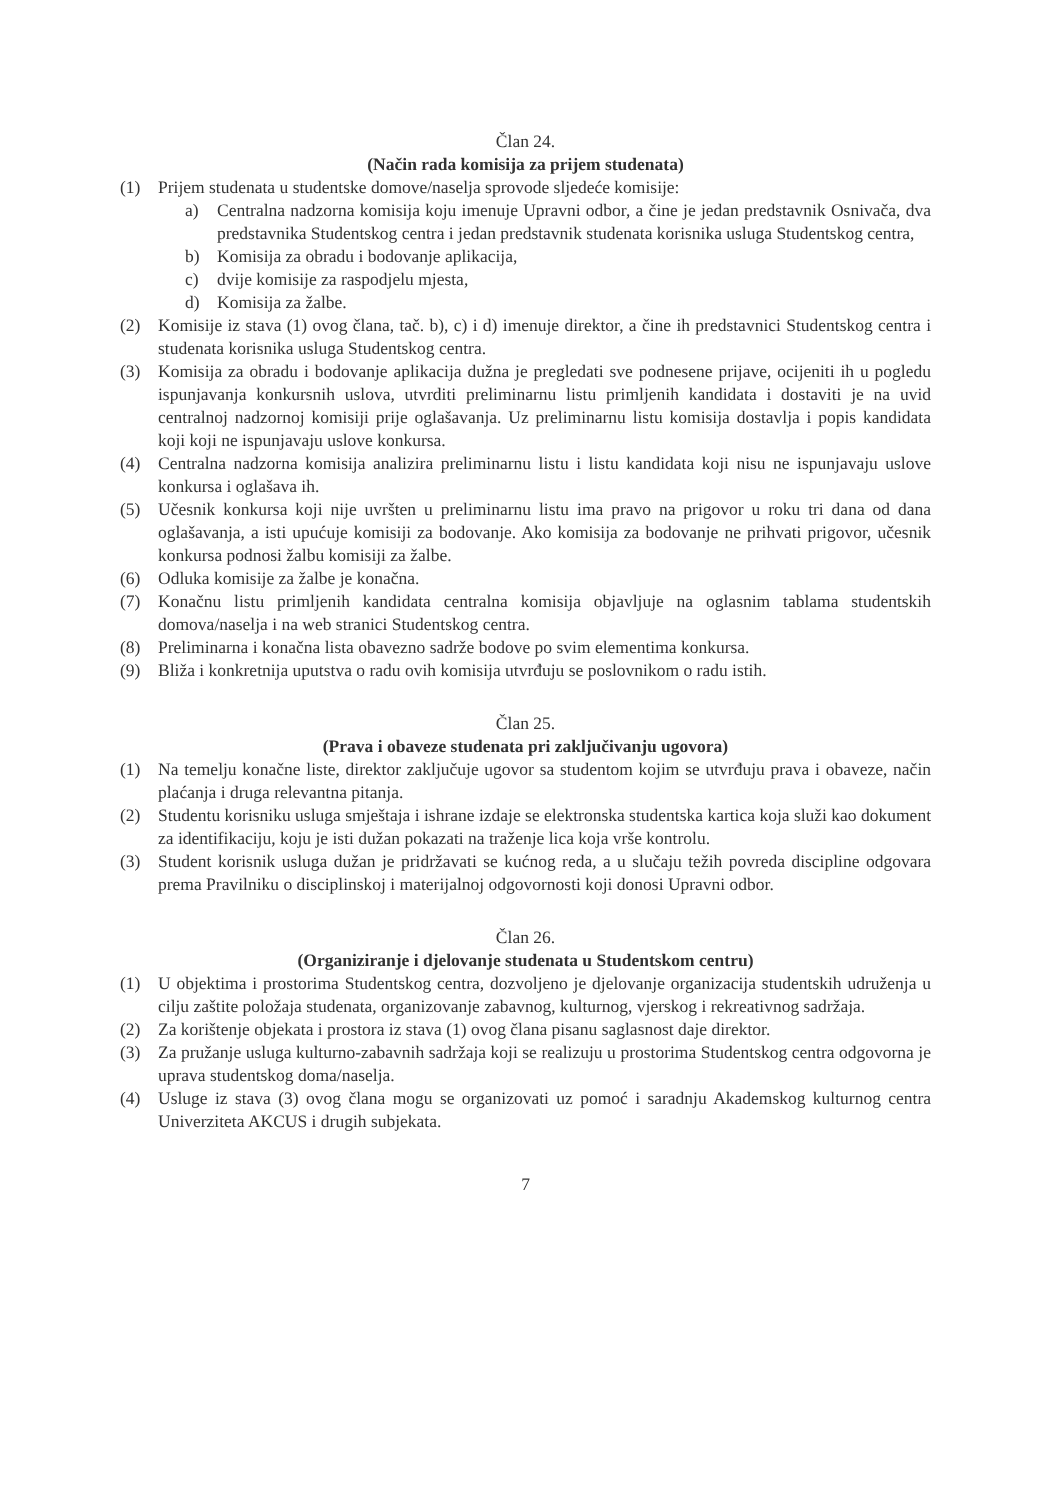Član 24.
(Način rada komisija za prijem studenata)
(1) Prijem studenata u studentske domove/naselja sprovode sljedeće komisije:
a) Centralna nadzorna komisija koju imenuje Upravni odbor, a čine je jedan predstavnik Osnivača, dva predstavnika Studentskog centra i jedan predstavnik studenata korisnika usluga Studentskog centra,
b) Komisija za obradu i bodovanje aplikacija,
c) dvije komisije za raspodjelu mjesta,
d) Komisija za žalbe.
(2) Komisije iz stava (1) ovog člana, tač. b), c) i d) imenuje direktor, a čine ih predstavnici Studentskog centra i studenata korisnika usluga Studentskog centra.
(3) Komisija za obradu i bodovanje aplikacija dužna je pregledati sve podnesene prijave, ocijeniti ih u pogledu ispunjavanja konkursnih uslova, utvrditi preliminarnu listu primljenih kandidata i dostaviti je na uvid centralnoj nadzornoj komisiji prije oglašavanja. Uz preliminarnu listu komisija dostavlja i popis kandidata koji koji ne ispunjavaju uslove konkursa.
(4) Centralna nadzorna komisija analizira preliminarnu listu i listu kandidata koji nisu ne ispunjavaju uslove konkursa i oglašava ih.
(5) Učesnik konkursa koji nije uvršten u preliminarnu listu ima pravo na prigovor u roku tri dana od dana oglašavanja, a isti upućuje komisiji za bodovanje. Ako komisija za bodovanje ne prihvati prigovor, učesnik konkursa podnosi žalbu komisiji za žalbe.
(6) Odluka komisije za žalbe je konačna.
(7) Konačnu listu primljenih kandidata centralna komisija objavljuje na oglasnim tablama studentskih domova/naselja i na web stranici Studentskog centra.
(8) Preliminarna i konačna lista obavezno sadrže bodove po svim elementima konkursa.
(9) Bliža i konkretnija uputstva o radu ovih komisija utvrđuju se poslovnikom o radu istih.
Član 25.
(Prava i obaveze studenata pri zaključivanju ugovora)
(1) Na temelju konačne liste, direktor zaključuje ugovor sa studentom kojim se utvrđuju prava i obaveze, način plaćanja i druga relevantna pitanja.
(2) Studentu korisniku usluga smještaja i ishrane izdaje se elektronska studentska kartica koja služi kao dokument za identifikaciju, koju je isti dužan pokazati na traženje lica koja vrše kontrolu.
(3) Student korisnik usluga dužan je pridržavati se kućnog reda, a u slučaju težih povreda discipline odgovara prema Pravilniku o disciplinskoj i materijalnoj odgovornosti koji donosi Upravni odbor.
Član 26.
(Organiziranje i djelovanje studenata u Studentskom centru)
(1) U objektima i prostorima Studentskog centra, dozvoljeno je djelovanje organizacija studentskih udruženja u cilju zaštite položaja studenata, organizovanje zabavnog, kulturnog, vjerskog i rekreativnog sadržaja.
(2) Za korištenje objekata i prostora iz stava (1) ovog člana pisanu saglasnost daje direktor.
(3) Za pružanje usluga kulturno-zabavnih sadržaja koji se realizuju u prostorima Studentskog centra odgovorna je uprava studentskog doma/naselja.
(4) Usluge iz stava (3) ovog člana mogu se organizovati uz pomoć i saradnju Akademskog kulturnog centra Univerziteta AKCUS i drugih subjekata.
7